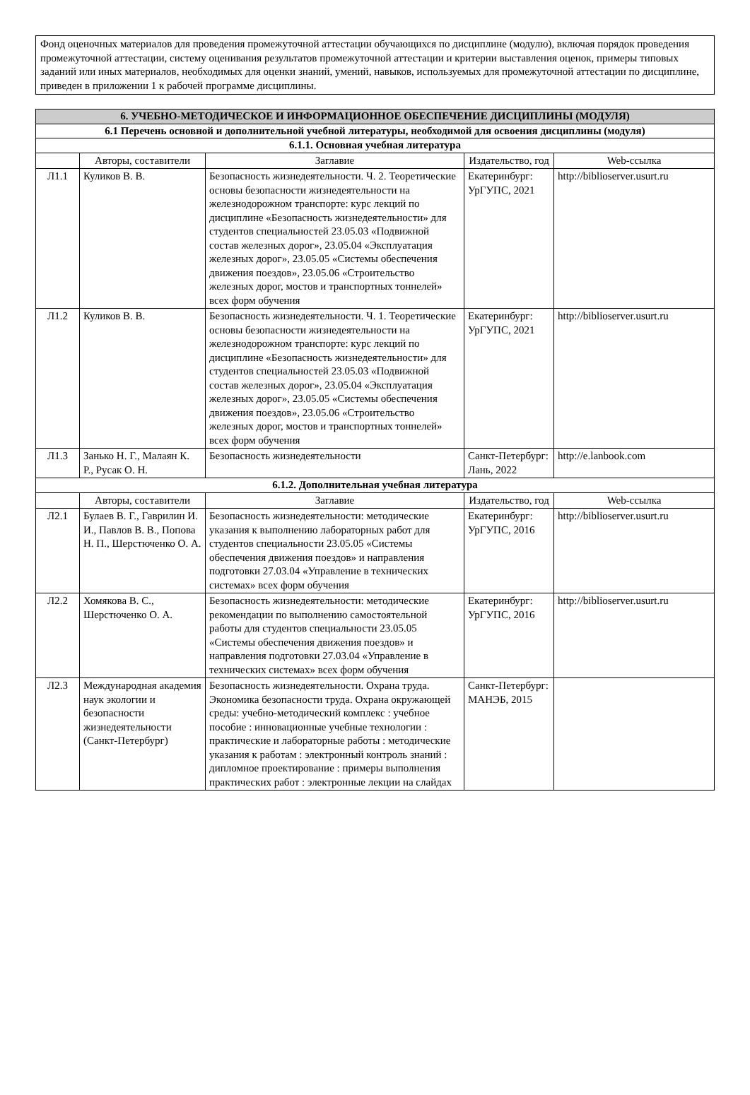Фонд оценочных материалов для проведения промежуточной аттестации обучающихся по дисциплине (модулю), включая порядок проведения промежуточной аттестации, систему оценивания результатов промежуточной аттестации и критерии выставления оценок, примеры типовых заданий или иных материалов, необходимых для оценки знаний, умений, навыков, используемых для промежуточной аттестации по дисциплине, приведен в приложении 1 к рабочей программе дисциплины.
| 6. УЧЕБНО-МЕТОДИЧЕСКОЕ И ИНФОРМАЦИОННОЕ ОБЕСПЕЧЕНИЕ ДИСЦИПЛИНЫ (МОДУЛЯ) | | | | |
| 6.1 Перечень основной и дополнительной учебной литературы, необходимой для освоения дисциплины (модуля) | | | | |
| 6.1.1. Основная учебная литература | | | | |
| | Авторы, составители | Заглавие | Издательство, год | Web-ссылка |
| Л1.1 | Куликов В. В. | Безопасность жизнедеятельности. Ч. 2. Теоретические основы безопасности жизнедеятельности на железнодорожном транспорте: курс лекций по дисциплине «Безопасность жизнедеятельности» для студентов специальностей 23.05.03 «Подвижной состав железных дорог», 23.05.04 «Эксплуатация железных дорог», 23.05.05 «Системы обеспечения движения поездов», 23.05.06 «Строительство железных дорог, мостов и транспортных тоннелей» всех форм обучения | Екатеринбург: УрГУПС, 2021 | http://biblioserver.usurt.ru |
| Л1.2 | Куликов В. В. | Безопасность жизнедеятельности. Ч. 1. Теоретические основы безопасности жизнедеятельности на железнодорожном транспорте: курс лекций по дисциплине «Безопасность жизнедеятельности» для студентов специальностей 23.05.03 «Подвижной состав железных дорог», 23.05.04 «Эксплуатация железных дорог», 23.05.05 «Системы обеспечения движения поездов», 23.05.06 «Строительство железных дорог, мостов и транспортных тоннелей» всех форм обучения | Екатеринбург: УрГУПС, 2021 | http://biblioserver.usurt.ru |
| Л1.3 | Занько Н. Г., Малаян К. Р., Русак О. Н. | Безопасность жизнедеятельности | Санкт-Петербург: Лань, 2022 | http://e.lanbook.com |
| 6.1.2. Дополнительная учебная литература | | | | |
| | Авторы, составители | Заглавие | Издательство, год | Web-ссылка |
| Л2.1 | Булаев В. Г., Гаврилин И. И., Павлов В. В., Попова Н. П., Шерстюченко О. А. | Безопасность жизнедеятельности: методические указания к выполнению лабораторных работ для студентов специальности 23.05.05 «Системы обеспечения движения поездов» и направления подготовки 27.03.04 «Управление в технических системах» всех форм обучения | Екатеринбург: УрГУПС, 2016 | http://biblioserver.usurt.ru |
| Л2.2 | Хомякова В. С., Шерстюченко О. А. | Безопасность жизнедеятельности: методические рекомендации по выполнению самостоятельной работы для студентов специальности 23.05.05 «Системы обеспечения движения поездов» и направления подготовки 27.03.04 «Управление в технических системах» всех форм обучения | Екатеринбург: УрГУПС, 2016 | http://biblioserver.usurt.ru |
| Л2.3 | Международная академия наук экологии и безопасности жизнедеятельности (Санкт-Петербург) | Безопасность жизнедеятельности. Охрана труда. Экономика безопасности труда. Охрана окружающей среды: учебно-методический комплекс : учебное пособие : инновационные учебные технологии : практические и лабораторные работы : методические указания к работам : электронный контроль знаний : дипломное проектирование : примеры выполнения практических работ : электронные лекции на слайдах | Санкт-Петербург: МАНЭБ, 2015 | |